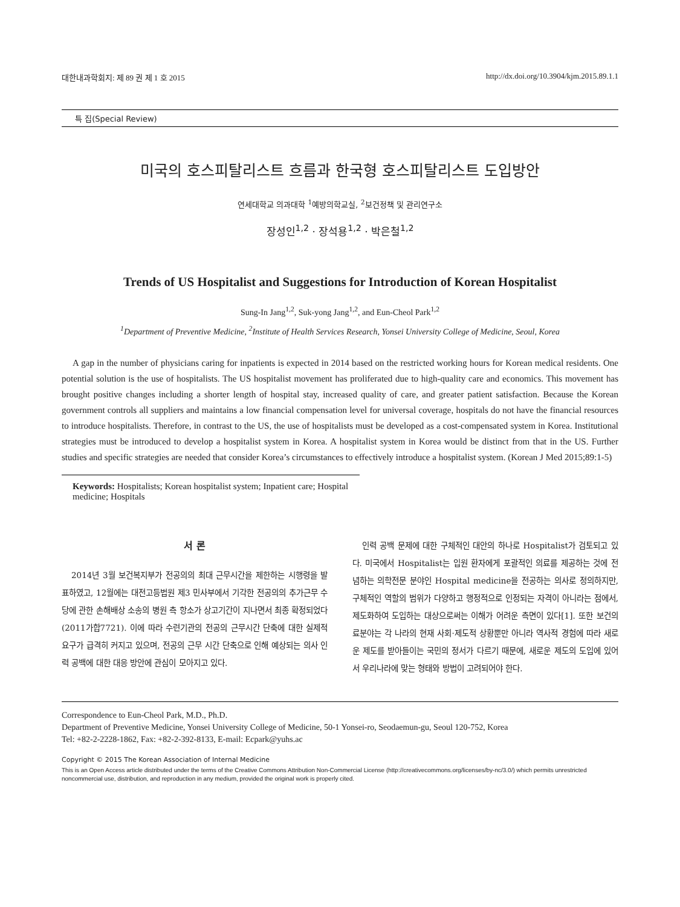대한내과학회지: 제 89 권 제 1 호 2015 http://dx.doi.org/10.3904/kjm.2015.89.1.1
특 집(Special Review)
미국의 호스피탈리스트 흐름과 한국형 호스피탈리스트 도입방안
연세대학교 의과대학 <sup>1</sup>예방의학교실, <sup>2</sup>보건정책 및 관리연구소
장성인<sup>1,2</sup> · 장석용<sup>1,2</sup> · 박은철<sup>1,2</sup>
Trends of US Hospitalist and Suggestions for Introduction of Korean Hospitalist
Sung-In Jang<sup>1,2</sup>, Suk-yong Jang<sup>1,2</sup>, and Eun-Cheol Park<sup>1,2</sup>
<sup>1</sup> Department of Preventive Medicine, <sup>2</sup>Institute of Health Services Research, Yonsei University College of Medicine, Seoul, Korea
A gap in the number of physicians caring for inpatients is expected in 2014 based on the restricted working hours for Korean medical residents. One potential solution is the use of hospitalists. The US hospitalist movement has proliferated due to high-quality care and economics. This movement has brought positive changes including a shorter length of hospital stay, increased quality of care, and greater patient satisfaction. Because the Korean government controls all suppliers and maintains a low financial compensation level for universal coverage, hospitals do not have the financial resources to introduce hospitalists. Therefore, in contrast to the US, the use of hospitalists must be developed as a cost-compensated system in Korea. Institutional strategies must be introduced to develop a hospitalist system in Korea. A hospitalist system in Korea would be distinct from that in the US. Further studies and specific strategies are needed that consider Korea’s circumstances to effectively introduce a hospitalist system. (Korean J Med 2015;89:1-5)
Keywords: Hospitalists; Korean hospitalist system; Inpatient care; Hospital medicine; Hospitals
서 론
2014년 3월 보건복지부가 전공의의 최대 근무시간을 제한하는 시행령을 발표하였고, 12월에는 대전고등법원 제3 민사부에서 기각한 전공의의 추가근무 수당에 관한 손해배상 소송의 병원 측 항소가 상고기간이 지나면서 최종 확정되었다(2011가합7721). 이에 따라 수련기관의 전공의 근무시간 단축에 대한 실제적 요구가 급격히 커지고 있으며, 전공의 근무 시간 단축으로 인해 예상되는 의사 인력 공백에 대한 대응 방안에 관심이 모아지고 있다.
인력 공백 문제에 대한 구체적인 대안의 하나로 Hospitalist가 검토되고 있다. 미국에서 Hospitalist는 입원 환자에게 포괄적인 의료를 제공하는 것에 전념하는 의학전문 분야인 Hospital medicine을 전공하는 의사로 정의하지만, 구체적인 역할의 범위가 다양하고 행정적으로 인정되는 자격이 아니라는 점에서, 제도화하여 도입하는 대상으로써는 이해가 어려운 측면이 있다[1]. 또한 보건의료분야는 각 나라의 현재 사회·제도적 상황뿐만 아니라 역사적 경험에 따라 새로운 제도를 받아들이는 국민의 정서가 다르기 때문에, 새로운 제도의 도입에 있어서 우리나라에 맞는 형태와 방법이 고려되어야 한다.
Correspondence to Eun-Cheol Park, M.D., Ph.D.
Department of Preventive Medicine, Yonsei University College of Medicine, 50-1 Yonsei-ro, Seodaemun-gu, Seoul 120-752, Korea
Tel: +82-2-2228-1862, Fax: +82-2-392-8133, E-mail: Ecpark@yuhs.ac
Copyright © 2015 The Korean Association of Internal Medicine
This is an Open Access article distributed under the terms of the Creative Commons Attribution Non-Commercial License (http://creativecommons.org/licenses/by-nc/3.0/) which permits unrestricted noncommercial use, distribution, and reproduction in any medium, provided the original work is properly cited.